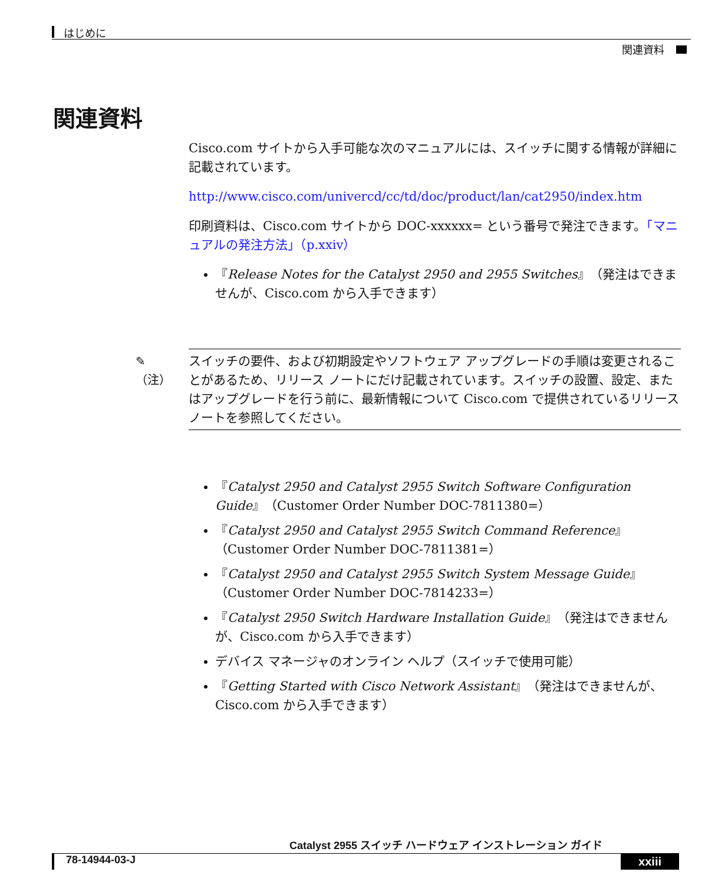はじめに
関連資料
関連資料
Cisco.com サイトから入手可能な次のマニュアルには、スイッチに関する情報が詳細に記載されています。
http://www.cisco.com/univercd/cc/td/doc/product/lan/cat2950/index.htm
印刷資料は、Cisco.com サイトから DOC-xxxxxx= という番号で発注できます。「マニュアルの発注方法」（p.xxiv）
『Release Notes for the Catalyst 2950 and 2955 Switches』（発注はできませんが、Cisco.com から入手できます）
✎
（注）
スイッチの要件、および初期設定やソフトウェア アップグレードの手順は変更されることがあるため、リリース ノートにだけ記載されています。スイッチの設置、設定、またはアップグレードを行う前に、最新情報について Cisco.com で提供されているリリースノートを参照してください。
『Catalyst 2950 and Catalyst 2955 Switch Software Configuration Guide』（Customer Order Number DOC-7811380=）
『Catalyst 2950 and Catalyst 2955 Switch Command Reference』（Customer Order Number DOC-7811381=）
『Catalyst 2950 and Catalyst 2955 Switch System Message Guide』（Customer Order Number DOC-7814233=）
『Catalyst 2950 Switch Hardware Installation Guide』（発注はできませんが、Cisco.com から入手できます）
デバイス マネージャのオンライン ヘルプ（スイッチで使用可能）
『Getting Started with Cisco Network Assistant』（発注はできませんが、Cisco.com から入手できます）
Catalyst 2955 スイッチ ハードウェア インストレーション ガイド
78-14944-03-J xxiii